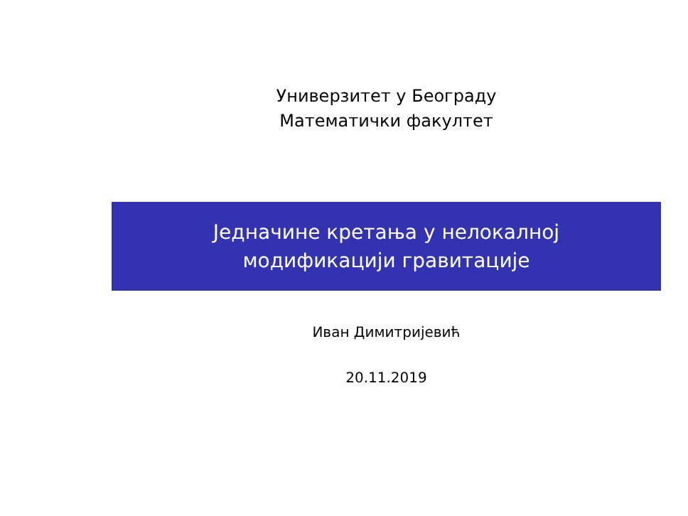Универзитет у Београду
Математички факултет
Једначине кретања у нелокалној
модификацији гравитације
Иван Димитријевић
20.11.2019